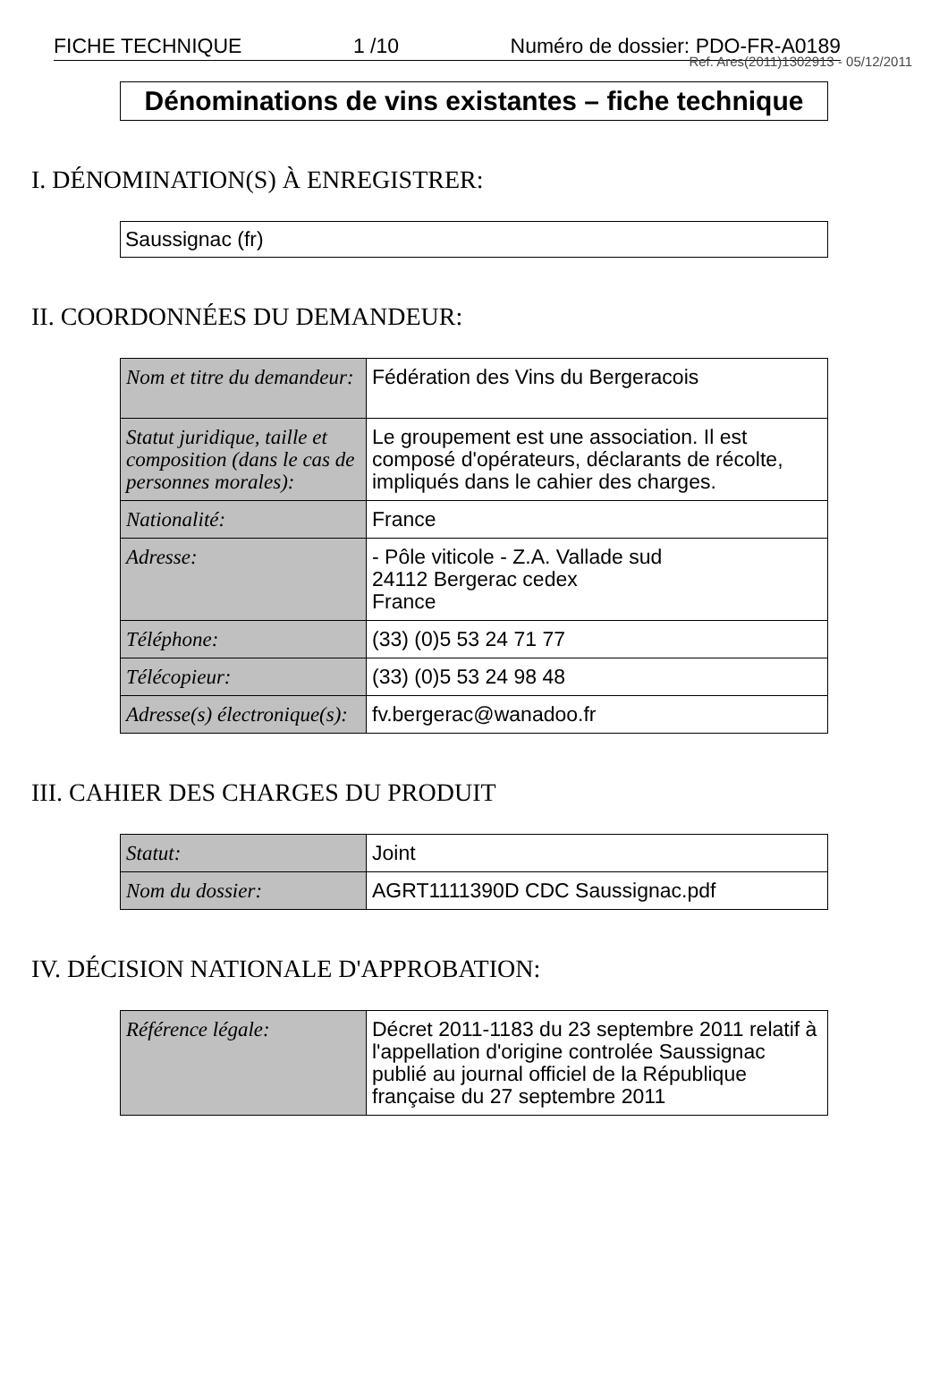FICHE TECHNIQUE 1 /10 Numéro de dossier: PDO-FR-A0189
Ref. Ares(2011)1302913 - 05/12/2011
Dénominations de vins existantes – fiche technique
I. DÉNOMINATION(S) À ENREGISTRER:
Saussignac (fr)
II. COORDONNÉES DU DEMANDEUR:
| Nom et titre du demandeur: | Fédération des Vins du Bergeracois |
| Statut juridique, taille et composition (dans le cas de personnes morales): | Le groupement est une association. Il est composé d'opérateurs, déclarants de récolte, impliqués dans le cahier des charges. |
| Nationalité: | France |
| Adresse: | - Pôle viticole - Z.A. Vallade sud 24112 Bergerac cedex France |
| Téléphone: | (33) (0)5 53 24 71 77 |
| Télécopieur: | (33) (0)5 53 24 98 48 |
| Adresse(s) électronique(s): | fv.bergerac@wanadoo.fr |
III. CAHIER DES CHARGES DU PRODUIT
| Statut: | Joint |
| Nom du dossier: | AGRT1111390D CDC Saussignac.pdf |
IV. DÉCISION NATIONALE D'APPROBATION:
| Référence légale: | Décret 2011-1183 du 23 septembre 2011 relatif à l'appellation d'origine controlée Saussignac publié au journal officiel de la République française du 27 septembre 2011 |